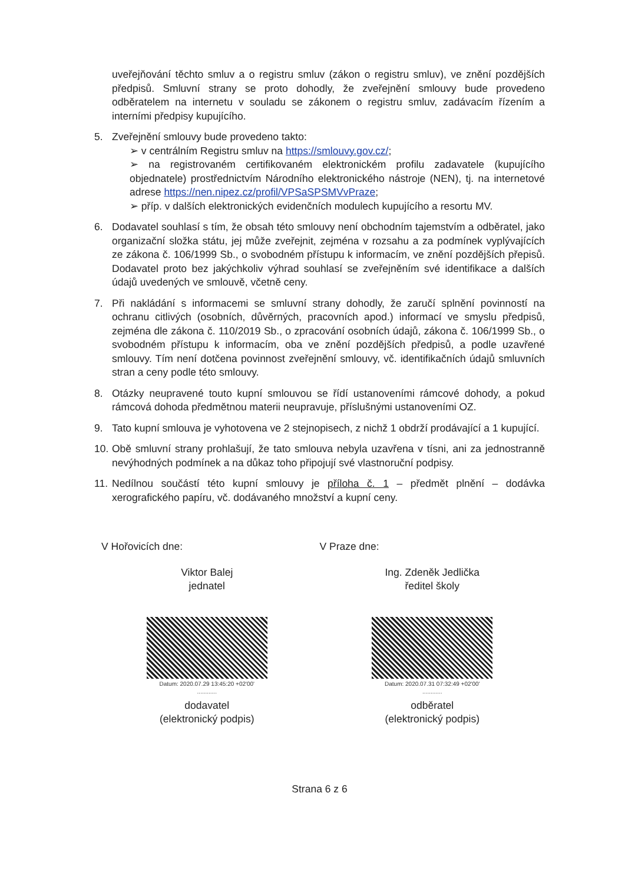uveřejňování těchto smluv a o registru smluv (zákon o registru smluv), ve znění pozdějších předpisů. Smluvní strany se proto dohodly, že zveřejnění smlouvy bude provedeno odběratelem na internetu v souladu se zákonem o registru smluv, zadávacím řízením a interními předpisy kupujícího.
5. Zveřejnění smlouvy bude provedeno takto:
➢ v centrálním Registru smluv na https://smlouvy.gov.cz/;
➢ na registrovaném certifikovaném elektronickém profilu zadavatele (kupujícího objednatele) prostřednictvím Národního elektronického nástroje (NEN), tj. na internetové adrese https://nen.nipez.cz/profil/VPSaSPSMVvPraze;
➢ příp. v dalších elektronických evidenčních modulech kupujícího a resortu MV.
6. Dodavatel souhlasí s tím, že obsah této smlouvy není obchodním tajemstvím a odběratel, jako organizační složka státu, jej může zveřejnit, zejména v rozsahu a za podmínek vyplývajících ze zákona č. 106/1999 Sb., o svobodném přístupu k informacím, ve znění pozdějších přepisů. Dodavatel proto bez jakýchkoliv výhrad souhlasí se zveřejněním své identifikace a dalších údajů uvedených ve smlouvě, včetně ceny.
7. Při nakládání s informacemi se smluvní strany dohodly, že zaručí splnění povinností na ochranu citlivých (osobních, důvěrných, pracovních apod.) informací ve smyslu předpisů, zejména dle zákona č. 110/2019 Sb., o zpracování osobních údajů, zákona č. 106/1999 Sb., o svobodném přístupu k informacím, oba ve znění pozdějších předpisů, a podle uzavřené smlouvy. Tím není dotčena povinnost zveřejnění smlouvy, vč. identifikačních údajů smluvních stran a ceny podle této smlouvy.
8. Otázky neupravené touto kupní smlouvou se řídí ustanoveními rámcové dohody, a pokud rámcová dohoda předmětnou materii neupravuje, příslušnými ustanoveními OZ.
9. Tato kupní smlouva je vyhotovena ve 2 stejnopisech, z nichž 1 obdrží prodávající a 1 kupující.
10.
Obě smluvní strany prohlašují, že tato smlouva nebyla uzavřena v tísni, ani za jednostranně nevýhodných podmínek a na důkaz toho připojují své vlastnoruční podpisy.
11.
Nedílnou součástí této kupní smlouvy je příloha č. 1 – předmět plnění – dodávka xerografického papíru, vč. dodávaného množství a kupní ceny.
V Hořovicích dne:
Viktor Balej
jednatel
Datum: 2020.07.29 13:45:20 +02'00'
............
dodavatel
(elektronický podpis)
V Praze dne:
Ing. Zdeněk Jedlička
ředitel školy
Datum: 2020.07.31 07:32:49 +02'00'
............
odběratel
(elektronický podpis)
Strana 6 z 6